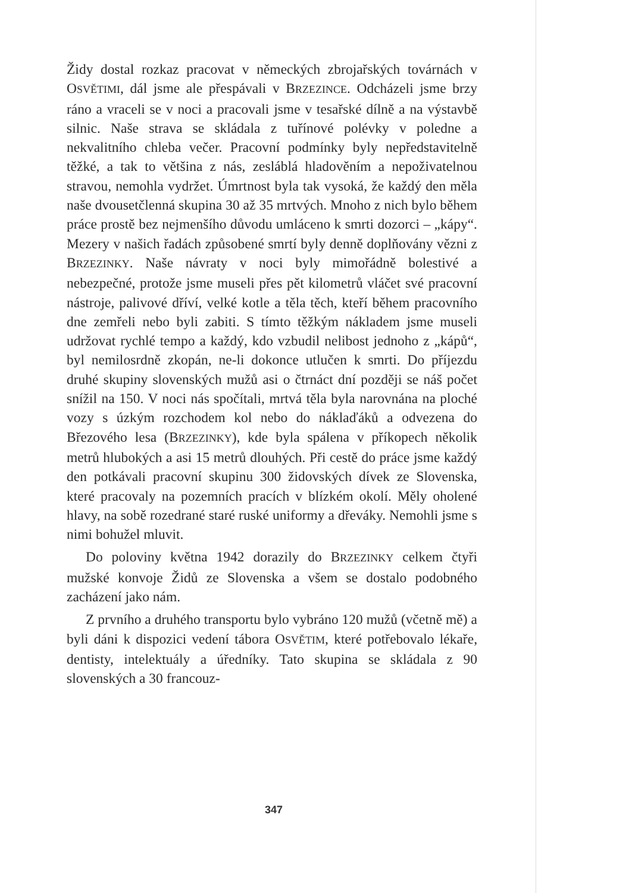Židy dostal rozkaz pracovat v německých zbrojařských továrnách v OSVĚTIMI, dál jsme ale přespávali v BRZEZINCE. Odcházeli jsme brzy ráno a vraceli se v noci a pracovali jsme v tesařské dílně a na výstavbě silnic. Naše strava se skládala z tuřínové polévky v poledne a nekvalitního chleba večer. Pracovní podmínky byly nepředstavitelně těžké, a tak to většina z nás, zesláblá hladověním a nepoživatelnou stravou, nemohla vydržet. Úmrtnost byla tak vysoká, že každý den měla naše dvousetčlenná skupina 30 až 35 mrtvých. Mnoho z nich bylo během práce prostě bez nejmenšího důvodu umláceno k smrti dozorci – „kápy“. Mezery v našich řadách způsobené smrtí byly denně doplňovány vězni z BRZEZINKY. Naše návraty v noci byly mimořádně bolestivé a nebezpečné, protože jsme museli přes pět kilometrů vláčet své pracovní nástroje, palivové dříví, velké kotle a těla těch, kteří během pracovního dne zemřeli nebo byli zabiti. S tímto těžkým nákladem jsme museli udržovat rychlé tempo a každý, kdo vzbudil nelibost jednoho z „kápů“, byl nemilosrdně zkopán, ne-li dokonce utlučen k smrti. Do příjezdu druhé skupiny slovenských mužů asi o čtrnáct dní později se náš počet snížil na 150. V noci nás spočítali, mrtvá těla byla narovnána na ploché vozy s úzkým rozchodem kol nebo do náklaďáků a odvezena do Březového lesa (BRZEZINKY), kde byla spálena v příkopech několik metrů hlubokých a asi 15 metrů dlouhých. Při cestě do práce jsme každý den potkávali pracovní skupinu 300 židovských dívek ze Slovenska, které pracovaly na pozemních pracích v blízkém okolí. Měly oholené hlavy, na sobě rozedrané staré ruské uniformy a dřeváky. Nemohli jsme s nimi bohužel mluvit.
Do poloviny května 1942 dorazily do BRZEZINKY celkem čtyři mužské konvoje Židů ze Slovenska a všem se dostalo podobného zacházení jako nám.
Z prvního a druhého transportu bylo vybráno 120 mužů (včetně mě) a byli dáni k dispozici vedení tábora OSVĚTIM, které potřebovalo lékaře, dentisty, intelektuály a úředníky. Tato skupina se skládala z 90 slovenských a 30 francouz-
347